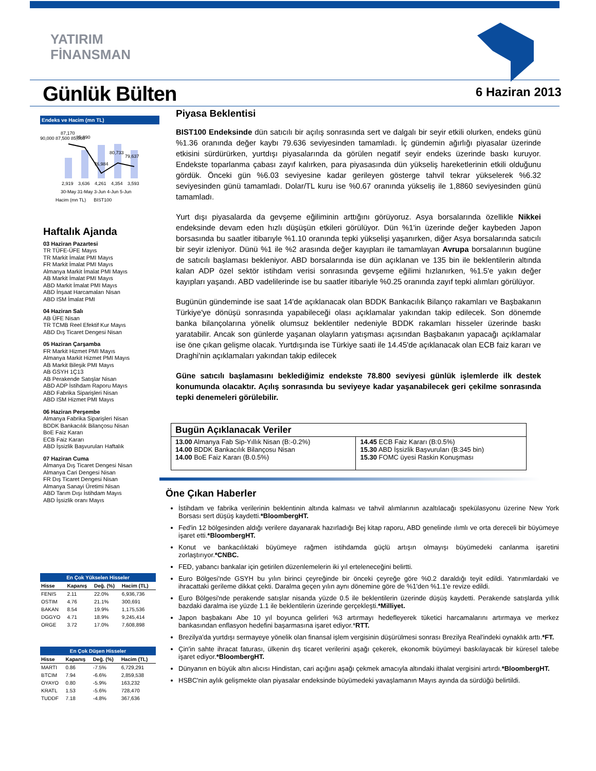YATIRIM
FİNANSMAN
Günlük Bülten 6 Haziran 2013
Endeks ve Hacim (mn TL)
90,000 87,500 85,000
87,170
85,990
76,984
80,733
79,637
2,919
3,636
4,261
4,354
3,593
30-May 31-May 3-Jun 4-Jun 5-Jun
Hacim (mn TL) BIST100
Haftalık Ajanda
03 Haziran Pazartesi
TR TÜFE-ÜFE Mayıs
TR Markit İmalat PMI Mayıs
FR Markit İmalat PMI Mayıs
Almanya Markit İmalat PMI Mayıs
AB Markit İmalat PMI Mayıs
ABD Markit İmalat PMI Mayıs
ABD İnşaat Harcamaları Nisan
ABD ISM İmalat PMI
04 Haziran Salı
AB ÜFE Nisan
TR TCMB Reel Efektif Kur Mayıs
ABD Dış Ticaret Dengesi Nisan
05 Haziran Çarşamba
FR Markit Hizmet PMI Mayıs
Almanya Markit Hizmet PMI Mayıs
AB Markit Bileşik PMI Mayıs
AB GSYH 1Ç13
AB Perakende Satışlar Nisan
ABD ADP İstihdam Raporu Mayıs
ABD Fabrika Siparişleri Nisan
ABD ISM Hizmet PMI Mayıs
06 Haziran Perşembe
Almanya Fabrika Siparişleri Nisan
BDDK Bankacılık Bilançosu Nisan
BoE Faiz Kararı
ECB Faiz Kararı
ABD İşsizlik Başvuruları Haftalık
07 Haziran Cuma
Almanya Dış Ticaret Dengesi Nisan
Almanya Cari Dengesi Nisan
FR Dış Ticaret Dengesi Nisan
Almanya Sanayi Üretimi Nisan
ABD Tarım Dışı İstihdam Mayıs
ABD İşsizlik oranı Mayıs
En Çok Yükselen Hisseler
| Hisse | Kapanış | Değ. (%) | Hacim (TL) |
| --- | --- | --- | --- |
| FENIS | 2.11 | 22.0% | 6,936,736 |
| OSTIM | 4.76 | 21.1% | 300,691 |
| BAKAN | 8.54 | 19.9% | 1,175,536 |
| DGGYO | 4.71 | 18.9% | 9,245,414 |
| ORGE | 3.72 | 17.0% | 7,608,898 |
En Çok Düşen Hisseler
| Hisse | Kapanış | Değ. (%) | Hacim (TL) |
| --- | --- | --- | --- |
| MARTI | 0.86 | -7.5% | 6,729,291 |
| BTCIM | 7.94 | -6.6% | 2,859,538 |
| OYAYO | 0.80 | -5.9% | 163,232 |
| KRATL | 1.53 | -5.6% | 728,470 |
| TUDDF | 7.18 | -4.8% | 367,636 |
Piyasa Beklentisi
BIST100 Endeksinde dün satıcılı bir açılış sonrasında sert ve dalgalı bir seyir etkili olurken, endeks günü %1.36 oranında değer kaybı 79.636 seviyesinden tamamladı. İç gündemin ağırlığı piyasalar üzerinde etkisini sürdürürken, yurtdışı piyasalarında da görülen negatif seyir endeks üzerinde baskı kuruyor. Endekste toparlanma çabası zayıf kalırken, para piyasasında dün yükseliş hareketlerinin etkili olduğunu gördük. Önceki gün %6.03 seviyesine kadar gerileyen gösterge tahvil tekrar yükselerek %6.32 seviyesinden günü tamamladı. Dolar/TL kuru ise %0.67 oranında yükseliş ile 1,8860 seviyesinden günü tamamladı.
Yurt dışı piyasalarda da gevşeme eğiliminin arttığını görüyoruz. Asya borsalarında özellikle Nikkei endeksinde devam eden hızlı düşüşün etkileri görülüyor. Dün %1'in üzerinde değer kaybeden Japon borsasında bu saatler itibarıyle %1.10 oranında tepki yükselişi yaşanırken, diğer Asya borsalarında satıcılı bir seyir izleniyor. Dünü %1 ile %2 arasında değer kayıpları ile tamamlayan Avrupa borsalarının bugüne de satıcılı başlaması bekleniyor. ABD borsalarında ise dün açıklanan ve 135 bin ile beklentilerin altında kalan ADP özel sektör istihdam verisi sonrasında gevşeme eğilimi hızlanırken, %1.5'e yakın değer kayıpları yaşandı. ABD vadelilerinde ise bu saatler itibariyle %0.25 oranında zayıf tepki alımları görülüyor.
Bugünün gündeminde ise saat 14'de açıklanacak olan BDDK Bankacılık Bilanço rakamları ve Başbakanın Türkiye'ye dönüşü sonrasında yapabileceği olası açıklamalar yakından takip edilecek. Son dönemde banka bilançolarına yönelik olumsuz beklentiler nedeniyle BDDK rakamları hisseler üzerinde baskı yaratabilir. Ancak son günlerde yaşanan olayların yatışması açısından Başbakanın yapacağı açıklamalar ise öne çıkan gelişme olacak. Yurtdışında ise Türkiye saati ile 14.45'de açıklanacak olan ECB faiz kararı ve Draghi'nin açıklamaları yakından takip edilecek
Güne satıcılı başlamasını beklediğimiz endekste 78.800 seviyesi günlük işlemlerde ilk destek konumunda olacaktır. Açılış sonrasında bu seviyeye kadar yaşanabilecek geri çekilme sonrasında tepki denemeleri görülebilir.
Bugün Açıklanacak Veriler
| 13.00 Almanya Fab Sip-Yıllık Nisan (B:-0.2%) 14.00 BDDK Bankacılık Bilançosu Nisan 14.00 BoE Faiz Kararı (B.0.5%) | 14.45 ECB Faiz Kararı (B:0.5%) 15.30 ABD İşsizlik Başvuruları (B:345 bin) 15.30 FOMC üyesi Raskin Konuşması |
Öne Çıkan Haberler
İstihdam ve fabrika verilerinin beklentinin altında kalması ve tahvil alımlarının azaltılacağı spekülasyonu üzerine New York Borsası sert düşüş kaydetti.*BloombergHT.
Fed'in 12 bölgesinden aldığı verilere dayanarak hazırladığı Bej kitap raporu, ABD genelinde ılımlı ve orta dereceli bir büyümeye işaret etti.*BloombergHT.
Konut ve bankacılıktaki büyümeye rağmen istihdamda güçlü artışın olmayışı büyümedeki canlanma işaretini zorlaştırıyor.*CNBC.
FED, yabancı bankalar için getirilen düzenlemelerin iki yıl erteleneceğini belirtti.
Euro Bölgesi'nde GSYH bu yılın birinci çeyreğinde bir önceki çeyreğe göre %0.2 daraldığı teyit edildi. Yatırımlardaki ve ihracattaki gerileme dikkat çekti. Daralma geçen yılın aynı dönemine göre de %1'den %1.1'e revize edildi.
Euro Bölgesi'nde perakende satışlar nisanda yüzde 0.5 ile beklentilerin üzerinde düşüş kaydetti. Perakende satışlarda yıllık bazdaki daralma ise yüzde 1.1 ile beklentilerin üzerinde gerçekleşti.*Milliyet.
Japon başbakanı Abe 10 yıl boyunca gelirleri %3 artırmayı hedefleyerek tüketici harcamalarını artırmaya ve merkez bankasından enflasyon hedefini başarmasına işaret ediyor.*RTT.
Brezilya'da yurtdışı sermayeye yönelik olan finansal işlem vergisinin düşürülmesi sonrası Brezilya Real'indeki oynaklık arttı.*FT.
Çin'in sahte ihracat faturası, ülkenin dış ticaret verilerini aşağı çekerek, ekonomik büyümeyi baskılayacak bir küresel talebe işaret ediyor.*BloombergHT.
Dünyanın en büyük altın alıcısı Hindistan, cari açığını aşağı çekmek amacıyla altındaki ithalat vergisini artırdı.*BloombergHT.
HSBC'nin aylık gelişmekte olan piyasalar endeksinde büyümedeki yavaşlamanın Mayıs ayında da sürdüğü belirtildi.